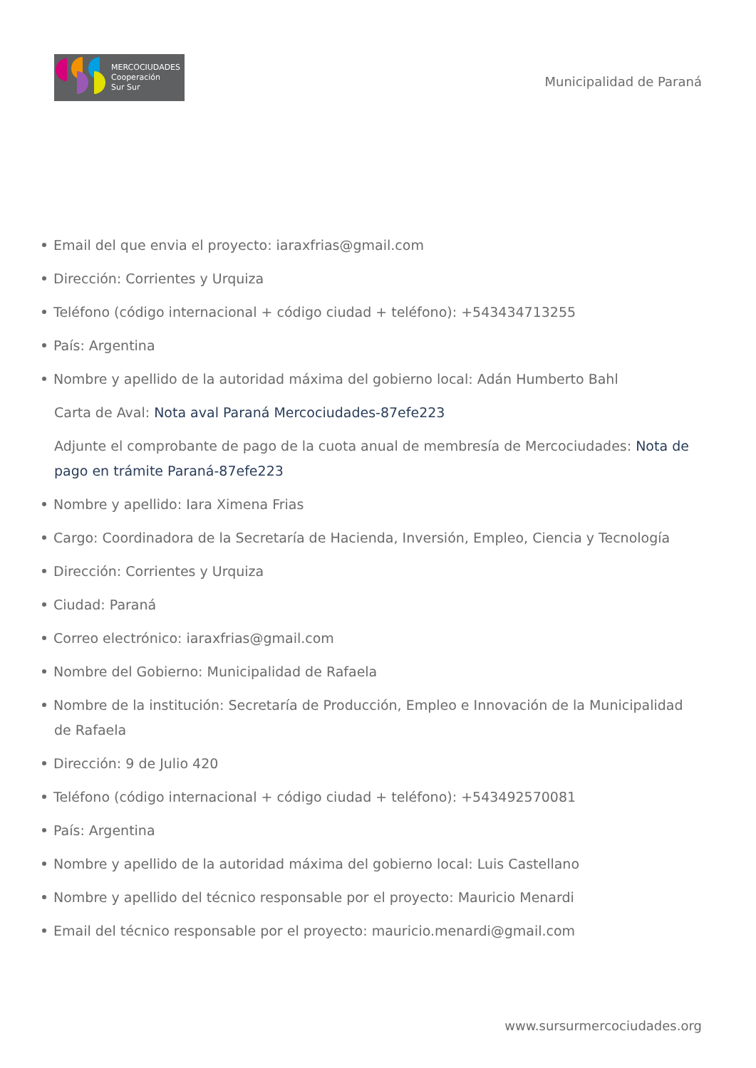MERCOCIUDADES
Cooperación
Sur Sur
Municipalidad de Paraná
Email del que envia el proyecto: iaraxfrias@gmail.com
Dirección: Corrientes y Urquiza
Teléfono (código internacional + código ciudad + teléfono): +543434713255
País: Argentina
Nombre y apellido de la autoridad máxima del gobierno local: Adán Humberto Bahl
Carta de Aval: Nota aval Paraná Mercociudades-87efe223
Adjunte el comprobante de pago de la cuota anual de membresía de Mercociudades: Nota de pago en trámite Paraná-87efe223
Nombre y apellido: Iara Ximena Frias
Cargo: Coordinadora de la Secretaría de Hacienda, Inversión, Empleo, Ciencia y Tecnología
Dirección: Corrientes y Urquiza
Ciudad: Paraná
Correo electrónico: iaraxfrias@gmail.com
Nombre del Gobierno: Municipalidad de Rafaela
Nombre de la institución: Secretaría de Producción, Empleo e Innovación de la Municipalidad de Rafaela
Dirección: 9 de Julio 420
Teléfono (código internacional + código ciudad + teléfono): +543492570081
País: Argentina
Nombre y apellido de la autoridad máxima del gobierno local: Luis Castellano
Nombre y apellido del técnico responsable por el proyecto: Mauricio Menardi
Email del técnico responsable por el proyecto: mauricio.menardi@gmail.com
www.sursurmercociudades.org